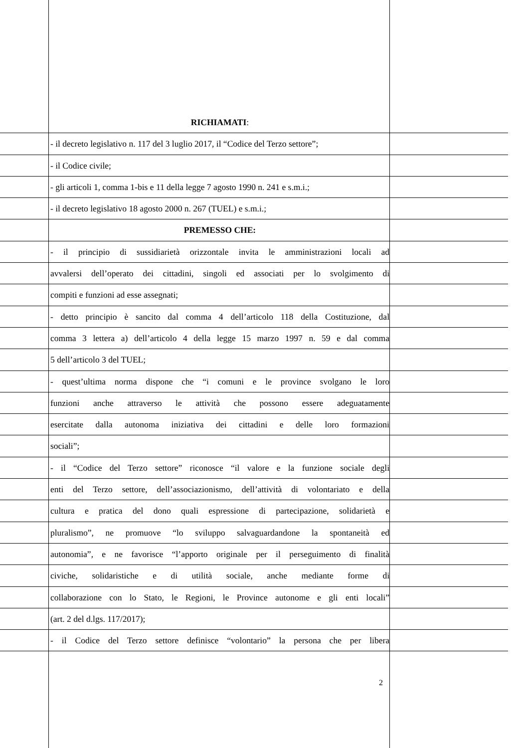RICHIAMATI:
- il decreto legislativo n. 117 del 3 luglio 2017, il “Codice del Terzo settore”;
- il Codice civile;
- gli articoli 1, comma 1-bis e 11 della legge 7 agosto 1990 n. 241 e s.m.i.;
- il decreto legislativo 18 agosto 2000 n. 267 (TUEL) e s.m.i.;
PREMESSO CHE:
- il principio di sussidiarietà orizzontale invita le amministrazioni locali ad
avvalersi dell’operato dei cittadini, singoli ed associati per lo svolgimento di
compiti e funzioni ad esse assegnati;
- detto principio è sancito dal comma 4 dell’articolo 118 della Costituzione, dal
comma 3 lettera a) dell’articolo 4 della legge 15 marzo 1997 n. 59 e dal comma
5 dell’articolo 3 del TUEL;
- quest’ultima norma dispone che “i comuni e le province svolgano le loro
funzioni anche attraverso le attività che possono essere adeguatamente
esercitate dalla autonoma iniziativa dei cittadini e delle loro formazioni
sociali”;
- il “Codice del Terzo settore” riconosce “il valore e la funzione sociale degli
enti del Terzo settore, dell’associazionismo, dell’attività di volontariato e della
cultura e pratica del dono quali espressione di partecipazione, solidarietà e
pluralismo”, ne promuove “lo sviluppo salvaguardandone la spontaneità ed
autonomia”, e ne favorisce “l’apporto originale per il perseguimento di finalità
civiche, solidaristiche e di utilità sociale, anche mediante forme di
collaborazione con lo Stato, le Regioni, le Province autonome e gli enti locali”
(art. 2 del d.lgs. 117/2017);
- il Codice del Terzo settore definisce “volontario” la persona che per libera
2